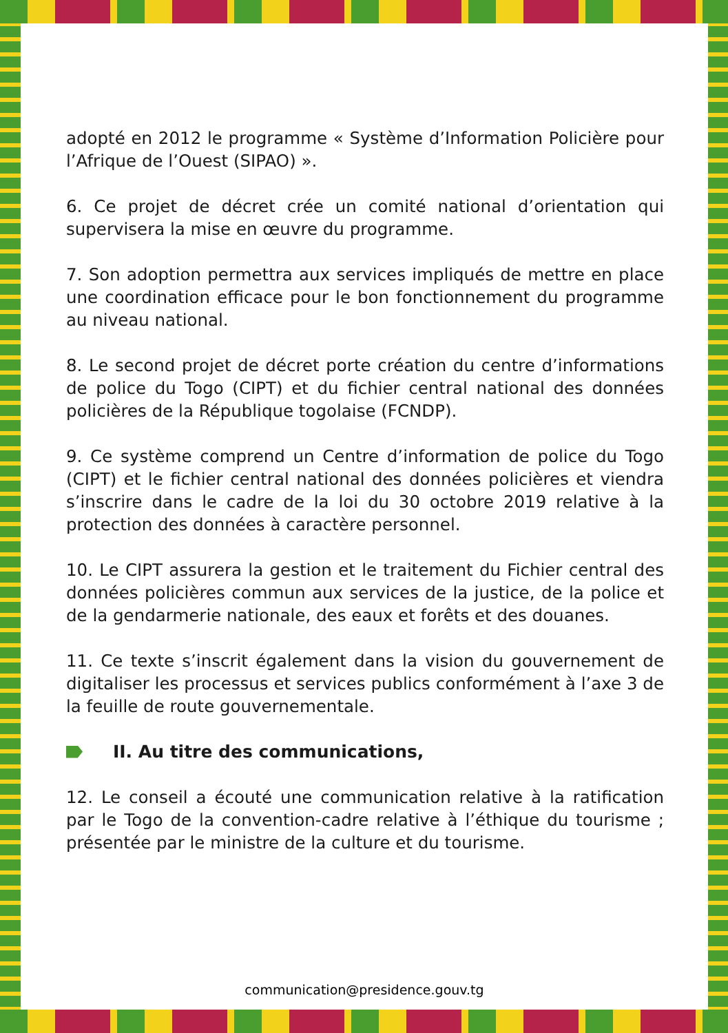adopté en 2012 le programme « Système d’Information Policière pour l’Afrique de l’Ouest (SIPAO) ».
6. Ce projet de décret crée un comité national d’orientation qui supervisera la mise en œuvre du programme.
7. Son adoption permettra aux services impliqués de mettre en place une coordination efficace pour le bon fonctionnement du programme au niveau national.
8. Le second projet de décret porte création du centre d’informations de police du Togo (CIPT) et du fichier central national des données policières de la République togolaise (FCNDP).
9. Ce système comprend un Centre d’information de police du Togo (CIPT) et le fichier central national des données policières et viendra s’inscrire dans le cadre de la loi du 30 octobre 2019 relative à la protection des données à caractère personnel.
10. Le CIPT assurera la gestion et le traitement du Fichier central des données policières commun aux services de la justice, de la police et de la gendarmerie nationale, des eaux et forêts et des douanes.
11. Ce texte s’inscrit également dans la vision du gouvernement de digitaliser les processus et services publics conformément à l’axe 3 de la feuille de route gouvernementale.
II. Au titre des communications,
12. Le conseil a écouté une communication relative à la ratification par le Togo de la convention-cadre relative à l’éthique du tourisme ; présentée par le ministre de la culture et du tourisme.
communication@presidence.gouv.tg